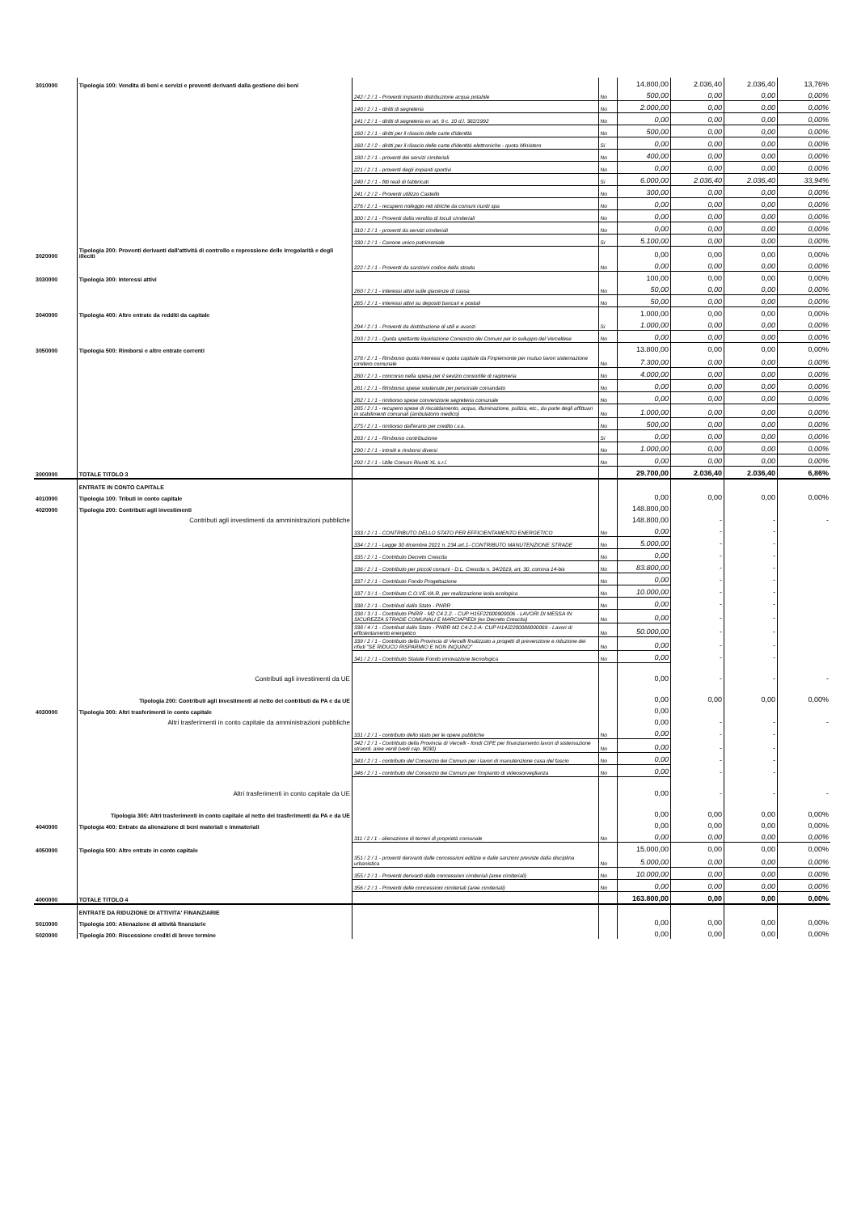| 3010000 | Tipologia 100: Vendita di beni e servizi e proventi derivanti dalla gestione dei beni | | | 14.800,00 | 2.036,40 | 2.036,40 | 13,76% |
| | | 242 / 2 / 1 - Proventi impianto distribuzione acqua potabile | No | 500,00 | 0,00 | 0,00 | 0,00% |
| | | 140 / 2 / 1 - diritti di segreteria | No | 2.000,00 | 0,00 | 0,00 | 0,00% |
| | | 141 / 2 / 1 - diritti di segreteria ex art. 9 c. 10 d.l. 382/1992 | No | 0,00 | 0,00 | 0,00 | 0,00% |
| | | 160 / 2 / 1 - diritti per il rilascio delle carte d'identità | No | 500,00 | 0,00 | 0,00 | 0,00% |
| | | 160 / 2 / 2 - diritti per il rilascio delle carte d'identità elettroniche - quota Ministero | Si | 0,00 | 0,00 | 0,00 | 0,00% |
| | | 180 / 2 / 1 - proventi dei servizi cimiteriali | No | 400,00 | 0,00 | 0,00 | 0,00% |
| | | 221 / 2 / 1 - proventi degli impianti sportivi | No | 0,00 | 0,00 | 0,00 | 0,00% |
| | | 240 / 2 / 1 - fitti reali di fabbricati | Si | 6.000,00 | 2.036,40 | 2.036,40 | 33,94% |
| | | 241 / 2 / 2 - Proventi utilizzo Castello | No | 300,00 | 0,00 | 0,00 | 0,00% |
| | | 276 / 2 / 1 - recupero noleggio reti idriche da comuni riuniti spa | No | 0,00 | 0,00 | 0,00 | 0,00% |
| | | 300 / 2 / 1 - Proventi dalla vendita di loculi cimiteriali | No | 0,00 | 0,00 | 0,00 | 0,00% |
| | | 310 / 2 / 1 - proventi da servizi cimiteriali | No | 0,00 | 0,00 | 0,00 | 0,00% |
| | | 330 / 2 / 1 - Canone unico patrimoniale | Si | 5.100,00 | 0,00 | 0,00 | 0,00% |
| 3020000 | Tipologia 200: Proventi derivanti dall'attività di controllo e repressione delle irregolarità e degli illeciti | | | 0,00 | 0,00 | 0,00 | 0,00% |
| | | 222 / 2 / 1 - Proventi da sanzioni codice della strada | No | 0,00 | 0,00 | 0,00 | 0,00% |
| 3030000 | Tipologia 300: Interessi attivi | | | 100,00 | 0,00 | 0,00 | 0,00% |
| | | 260 / 2 / 1 - interessi attivi sulle giacenze di cassa | No | 50,00 | 0,00 | 0,00 | 0,00% |
| | | 265 / 2 / 1 - interessi attivi su depositi bancari e postali | No | 50,00 | 0,00 | 0,00 | 0,00% |
| 3040000 | Tipologia 400: Altre entrate da redditi da capitale | | | 1.000,00 | 0,00 | 0,00 | 0,00% |
| | | 294 / 2 / 1 - Proventi da distribuzione di utili e avanzi | Si | 1.000,00 | 0,00 | 0,00 | 0,00% |
| | | 293 / 2 / 1 - Quota spettante liquidazione Consorzio dei Comuni per lo sviluppo del Vercellese | No | 0,00 | 0,00 | 0,00 | 0,00% |
| 3050000 | Tipologia 500: Rimborsi e altre entrate correnti | | | 13.800,00 | 0,00 | 0,00 | 0,00% |
| | | 278 / 2 / 1 - Rimborso quota interessi e quota capitale da Finpiemonte per mutuo lavori sistemazione cimitero comunale | No | 7.300,00 | 0,00 | 0,00 | 0,00% |
| | | 280 / 2 / 1 - concorso nella spesa per il sevizio consortile di ragioneria | No | 4.000,00 | 0,00 | 0,00 | 0,00% |
| | | 281 / 2 / 1 - Rimborso spese sostenute per personale comandato | No | 0,00 | 0,00 | 0,00 | 0,00% |
| | | 282 / 1 / 1 - rimborso spese convenzione segreteria comunale | No | 0,00 | 0,00 | 0,00 | 0,00% |
| | | 285 / 2 / 1 - recupero spese di riscaldamento, acqua, illuminazione, pulizia, etc., da parte degli affittuari in stabilimenti comunali (ambulatorio medico) | No | 1.000,00 | 0,00 | 0,00 | 0,00% |
| | | 275 / 2 / 1 - rimborso dall'erario per credito i.v.a. | No | 500,00 | 0,00 | 0,00 | 0,00% |
| | | 283 / 1 / 1 - Rimborso contribuzione | Si | 0,00 | 0,00 | 0,00 | 0,00% |
| | | 290 / 2 / 1 - introiti e rimborsi diversi | No | 1.000,00 | 0,00 | 0,00 | 0,00% |
| | | 292 / 2 / 1 - Utile Comuni Riuniti XL s.r.l. | No | 0,00 | 0,00 | 0,00 | 0,00% |
| 3000000 | TOTALE TITOLO 3 | | | 29.700,00 | 2.036,40 | 2.036,40 | 6,86% |
| | ENTRATE IN CONTO CAPITALE | | | | | | |
| 4010000 | Tipologia 100: Tributi in conto capitale | | | 0,00 | 0,00 | 0,00 | 0,00% |
| 4020000 | Tipologia 200: Contributi agli investimenti | | | 148.800,00 | | | |
| | Contributi agli investimenti da amministrazioni pubbliche | | | 148.800,00 | - | - | - |
| | | 333 / 2 / 1 - CONTRIBUTO DELLO STATO PER EFFICIENTAMENTO ENERGETICO | No | 0,00 | - | - | |
| | | 334 / 2 / 1 - Legge 30 dicembre 2021 n. 234 art.1- CONTRIBUTO MANUTENZIONE STRADE | No | 5.000,00 | - | - | |
| | | 335 / 2 / 1 - Contributo Decreto Crescita | No | 0,00 | - | - | |
| | | 336 / 2 / 1 - Contributo per piccoli comuni - D.L. Crescita n. 34/2019, art. 30, comma 14-bis | No | 83.800,00 | - | - | |
| | | 337 / 2 / 1 - Contributo Fondo Progettazione | No | 0,00 | - | - | |
| | | 337 / 3 / 1 - Contributo C.O.VE.VA.R. per realizzazione isola ecologica | No | 10.000,00 | - | - | |
| | | 338 / 2 / 1 - Contributi dallo Stato - PNRR | No | 0,00 | - | - | |
| | | 338 / 3 / 1 - Contributo PNRR - M2 C4 2.2. - CUP H15F22000900006 - LAVORI DI MESSA IN SICUREZZA STRADE COMUNALI E MARCIAPIEDI (ex Decreto Crescita) | No | 0,00 | - | - | |
| | | 338 / 4 / 1 - Contributi dallo Stato - PNRR M2 C4-2.2-A- CUP H14J2200088000069 - Lavori di efficientamento energetico | No | 50.000,00 | - | - | |
| | | 339 / 2 / 1 - Contributo della Provincia di Vercelli finalizzato a progetti di prevenzione e riduzione dei rifiuti "SE RIDUCO RISPARMIO E NON INQUINO" | No | 0,00 | - | - | |
| | | 341 / 2 / 1 - Contributo Statale Fondo innovazione tecnologica | No | 0,00 | - | - | |
| | Contributi agli investimenti da UE | | | 0,00 | - | - | - |
| | Tipologia 200: Contributi agli investimenti al netto dei contributi da PA e da UE | | | 0,00 | 0,00 | 0,00 | 0,00% |
| 4030000 | Tipologia 300: Altri trasferimenti in conto capitale | | | 0,00 | | | |
| | Altri trasferimenti in conto capitale da amministrazioni pubbliche | | | 0,00 | - | - | - |
| | | 331 / 2 / 1 - contributo dello stato per le opere pubbliche | No | 0,00 | - | - | |
| | | 342 / 2 / 1 - Contributo della Provincia di Vercelli - fondi CIPE per finanziamento lavori di sistemazione straord. aree verdi (vedi cap. 9030) | No | 0,00 | - | - | |
| | | 343 / 2 / 1 - contributo del Consorzio dei Comuni per i lavori di manutenzione casa del fascio | No | 0,00 | - | - | |
| | | 346 / 2 / 1 - contributo del Consorzio dei Comuni per l'impianto di videosorveglianza | No | 0,00 | - | - | |
| | Altri trasferimenti in conto capitale da UE | | | 0,00 | - | - | - |
| | Tipologia 300: Altri trasferimenti in conto capitale al netto dei trasferimenti da PA e da UE | | | 0,00 | 0,00 | 0,00 | 0,00% |
| 4040000 | Tipologia 400: Entrate da alienazione di beni materiali e immateriali | | | 0,00 | 0,00 | 0,00 | 0,00% |
| | | 311 / 2 / 1 - alienazione di terreni di proprietà comunale | No | 0,00 | 0,00 | 0,00 | 0,00% |
| 4050000 | Tipologia 500: Altre entrate in conto capitale | | | 15.000,00 | 0,00 | 0,00 | 0,00% |
| | | 351 / 2 / 1 - proventi derivanti dalle concessioni edilizie e dalle sanzioni previste dalla disciplina urbanistica | No | 5.000,00 | 0,00 | 0,00 | 0,00% |
| | | 355 / 2 / 1 - Proventi derivanti dalle concessioni cimiteriali (aree cimiteriali) | No | 10.000,00 | 0,00 | 0,00 | 0,00% |
| | | 356 / 2 / 1 - Proventi delle concessioni cimiteriali (aree cimiteriali) | No | 0,00 | 0,00 | 0,00 | 0,00% |
| 4000000 | TOTALE TITOLO 4 | | | 163.800,00 | 0,00 | 0,00 | 0,00% |
| | ENTRATE DA RIDUZIONE DI ATTIVITA' FINANZIARIE | | | | | | |
| 5010000 | Tipologia 100: Alienazione di attività finanziarie | | | 0,00 | 0,00 | 0,00 | 0,00% |
| 5020000 | Tipologia 200: Riscossione crediti di breve termine | | | 0,00 | 0,00 | 0,00 | 0,00% |